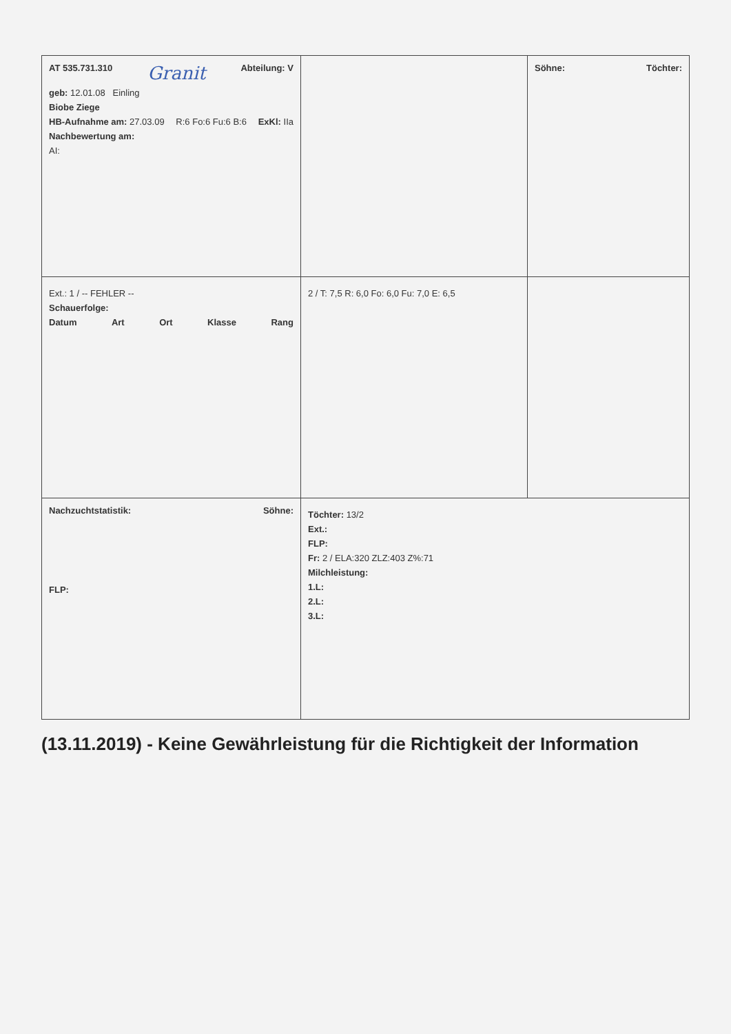| AT 535.731.310 Granit Abteilung: V geb: 12.01.08 Einling Biobe Ziege HB-Aufnahme am: 27.03.09 R:6 Fo:6 Fu:6 B:6 ExKl: IIa Nachbewertung am: AI: | | Söhne: Töchter: |
| Ext.: 1 / -- FEHLER -- Schauerfolge: Datum Art Ort Klasse Rang | 2 / T: 7,5 R: 6,0 Fo: 6,0 Fu: 7,0 E: 6,5 | |
| Nachzuchtstatistik: Söhne: FLP: | Töchter: 13/2 Ext.: FLP: Fr: 2 / ELA:320 ZLZ:403 Z%:71 Milchleistung: 1.L: 2.L: 3.L: | |
(13.11.2019) - Keine Gewährleistung für die Richtigkeit der Information